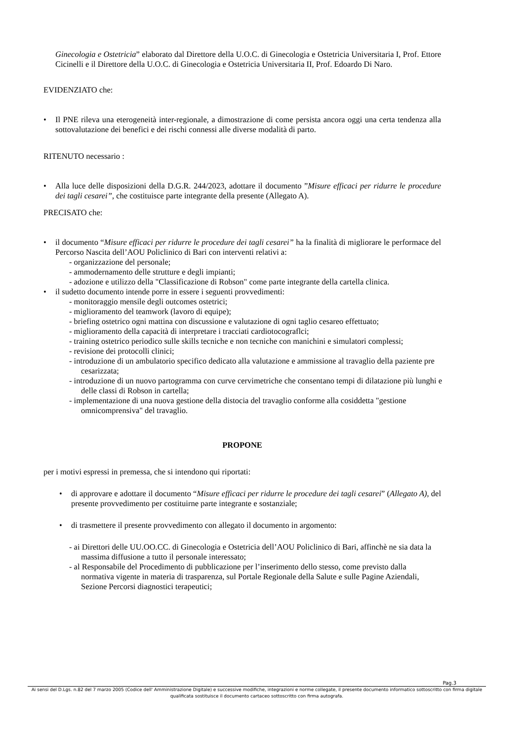Ginecologia e Ostetricia” elaborato dal Direttore della U.O.C. di Ginecologia e Ostetricia Universitaria I, Prof. Ettore Cicinelli e il Direttore della U.O.C. di Ginecologia e Ostetricia Universitaria II, Prof. Edoardo Di Naro.
EVIDENZIATO che:
• Il PNE rileva una eterogeneità inter-regionale, a dimostrazione di come persista ancora oggi una certa tendenza alla sottovalutazione dei benefici e dei rischi connessi alle diverse modalità di parto.
RITENUTO necessario :
• Alla luce delle disposizioni della D.G.R. 244/2023, adottare il documento ”Misure efficaci per ridurre le procedure dei tagli cesarei”, che costituisce parte integrante della presente (Allegato A).
PRECISATO che:
• il documento “Misure efficaci per ridurre le procedure dei tagli cesarei” ha la finalità di migliorare le performace del Percorso Nascita dell’AOU Policlinico di Bari con interventi relativi a:
- organizzazione del personale;
- ammodernamento delle strutture e degli impianti;
- adozione e utilizzo della "Classificazione di Robson" come parte integrante della cartella clinica.
• il sudetto documento intende porre in essere i seguenti provvedimenti:
- monitoraggio mensile degli outcomes ostetrici;
- miglioramento del teamwork (lavoro di equipe);
- briefing ostetrico ogni mattina con discussione e valutazione di ogni taglio cesareo effettuato;
- miglioramento della capacità di interpretare i tracciati cardiotocograflci;
- training ostetrico periodico sulle skills tecniche e non tecniche con manichini e simulatori complessi;
- revisione dei protocolli clinici;
- introduzione di un ambulatorio specifico dedicato alla valutazione e ammissione al travaglio della paziente pre cesarizzata;
- introduzione di un nuovo partogramma con curve cervimetriche che consentano tempi di dilatazione più lunghi e delle classi di Robson in cartella;
- implementazione di una nuova gestione della distocia del travaglio conforme alla cosiddetta "gestione omnicomprensiva" del travaglio.
PROPONE
per i motivi espressi in premessa, che si intendono qui riportati:
• di approvare e adottare il documento “Misure efficaci per ridurre le procedure dei tagli cesarei” (Allegato A), del presente provvedimento per costituirne parte integrante e sostanziale;
• di trasmettere il presente provvedimento con allegato il documento in argomento:
- ai Direttori delle UU.OO.CC. di Ginecologia e Ostetricia dell’AOU Policlinico di Bari, affinchè ne sia data la massima diffusione a tutto il personale interessato;
- al Responsabile del Procedimento di pubblicazione per l’inserimento dello stesso, come previsto dalla normativa vigente in materia di trasparenza, sul Portale Regionale della Salute e sulle Pagine Aziendali, Sezione Percorsi diagnostici terapeutici;
Pag.3
Ai sensi del D.Lgs. n.82 del 7 marzo 2005 (Codice dell' Amministrazione Digitale) e successive modifiche, integrazioni e norme collegate, il presente documento informatico sottoscritto con firma digitale qualificata sostituisce il documento cartaceo sottoscritto con firma autografa.